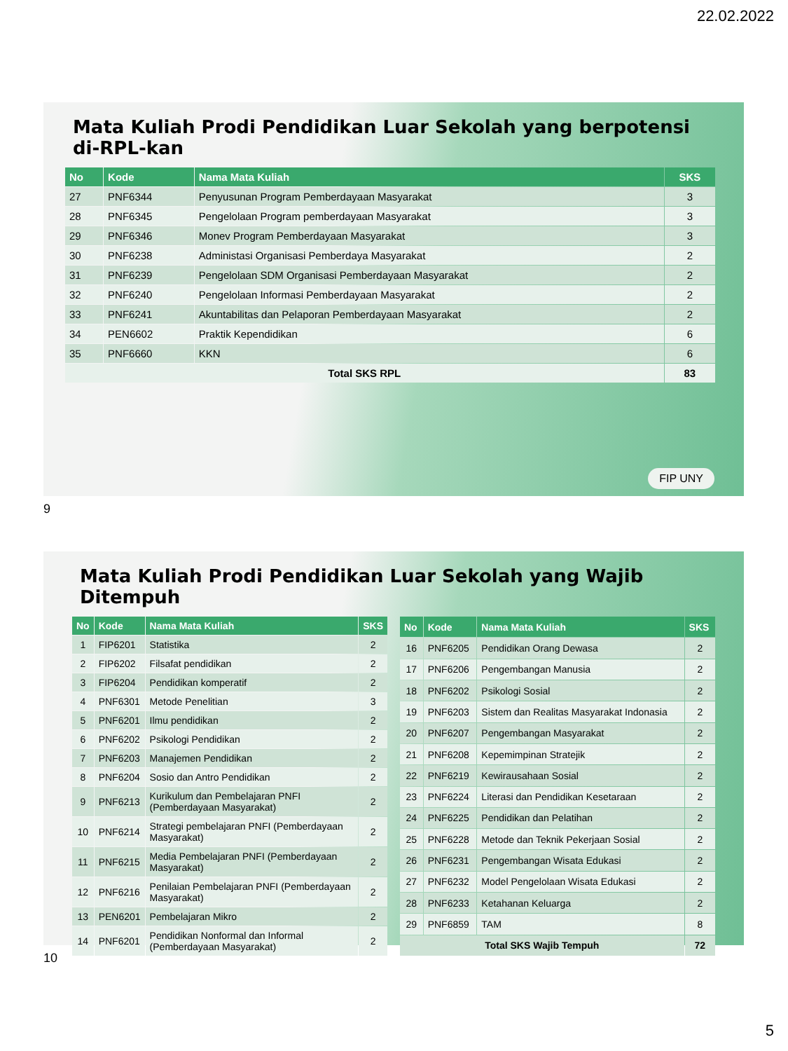22.02.2022
Mata Kuliah Prodi Pendidikan Luar Sekolah yang berpotensi di-RPL-kan
| No | Kode | Nama Mata Kuliah | SKS |
| --- | --- | --- | --- |
| 27 | PNF6344 | Penyusunan Program Pemberdayaan Masyarakat | 3 |
| 28 | PNF6345 | Pengelolaan Program pemberdayaan Masyarakat | 3 |
| 29 | PNF6346 | Monev Program Pemberdayaan Masyarakat | 3 |
| 30 | PNF6238 | Administasi Organisasi Pemberdaya Masyarakat | 2 |
| 31 | PNF6239 | Pengelolaan SDM Organisasi Pemberdayaan Masyarakat | 2 |
| 32 | PNF6240 | Pengelolaan Informasi Pemberdayaan Masyarakat | 2 |
| 33 | PNF6241 | Akuntabilitas dan Pelaporan Pemberdayaan Masyarakat | 2 |
| 34 | PEN6602 | Praktik Kependidikan | 6 |
| 35 | PNF6660 | KKN | 6 |
| Total SKS RPL | | | 83 |
FIP UNY
9
Mata Kuliah Prodi Pendidikan Luar Sekolah yang Wajib Ditempuh
| No | Kode | Nama Mata Kuliah | SKS |
| --- | --- | --- | --- |
| 1 | FIP6201 | Statistika | 2 |
| 2 | FIP6202 | Filsafat pendidikan | 2 |
| 3 | FIP6204 | Pendidikan komperatif | 2 |
| 4 | PNF6301 | Metode Penelitian | 3 |
| 5 | PNF6201 | Ilmu pendidikan | 2 |
| 6 | PNF6202 | Psikologi Pendidikan | 2 |
| 7 | PNF6203 | Manajemen Pendidikan | 2 |
| 8 | PNF6204 | Sosio dan Antro Pendidikan | 2 |
| 9 | PNF6213 | Kurikulum dan Pembelajaran PNFI (Pemberdayaan Masyarakat) | 2 |
| 10 | PNF6214 | Strategi pembelajaran PNFI (Pemberdayaan Masyarakat) | 2 |
| 11 | PNF6215 | Media Pembelajaran PNFI (Pemberdayaan Masyarakat) | 2 |
| 12 | PNF6216 | Penilaian Pembelajaran PNFI (Pemberdayaan Masyarakat) | 2 |
| 13 | PEN6201 | Pembelajaran Mikro | 2 |
| 14 | PNF6201 | Pendidikan Nonformal dan Informal (Pemberdayaan Masyarakat) | 2 |
| No | Kode | Nama Mata Kuliah | SKS |
| --- | --- | --- | --- |
| 16 | PNF6205 | Pendidikan Orang Dewasa | 2 |
| 17 | PNF6206 | Pengembangan Manusia | 2 |
| 18 | PNF6202 | Psikologi Sosial | 2 |
| 19 | PNF6203 | Sistem dan Realitas Masyarakat Indonasia | 2 |
| 20 | PNF6207 | Pengembangan Masyarakat | 2 |
| 21 | PNF6208 | Kepemimpinan Stratejik | 2 |
| 22 | PNF6219 | Kewirausahaan Sosial | 2 |
| 23 | PNF6224 | Literasi dan Pendidikan Kesetaraan | 2 |
| 24 | PNF6225 | Pendidikan dan Pelatihan | 2 |
| 25 | PNF6228 | Metode dan Teknik Pekerjaan Sosial | 2 |
| 26 | PNF6231 | Pengembangan Wisata Edukasi | 2 |
| 27 | PNF6232 | Model Pengelolaan Wisata Edukasi | 2 |
| 28 | PNF6233 | Ketahanan Keluarga | 2 |
| 29 | PNF6859 | TAM | 8 |
| Total SKS Wajib Tempuh | | | 72 |
10
5